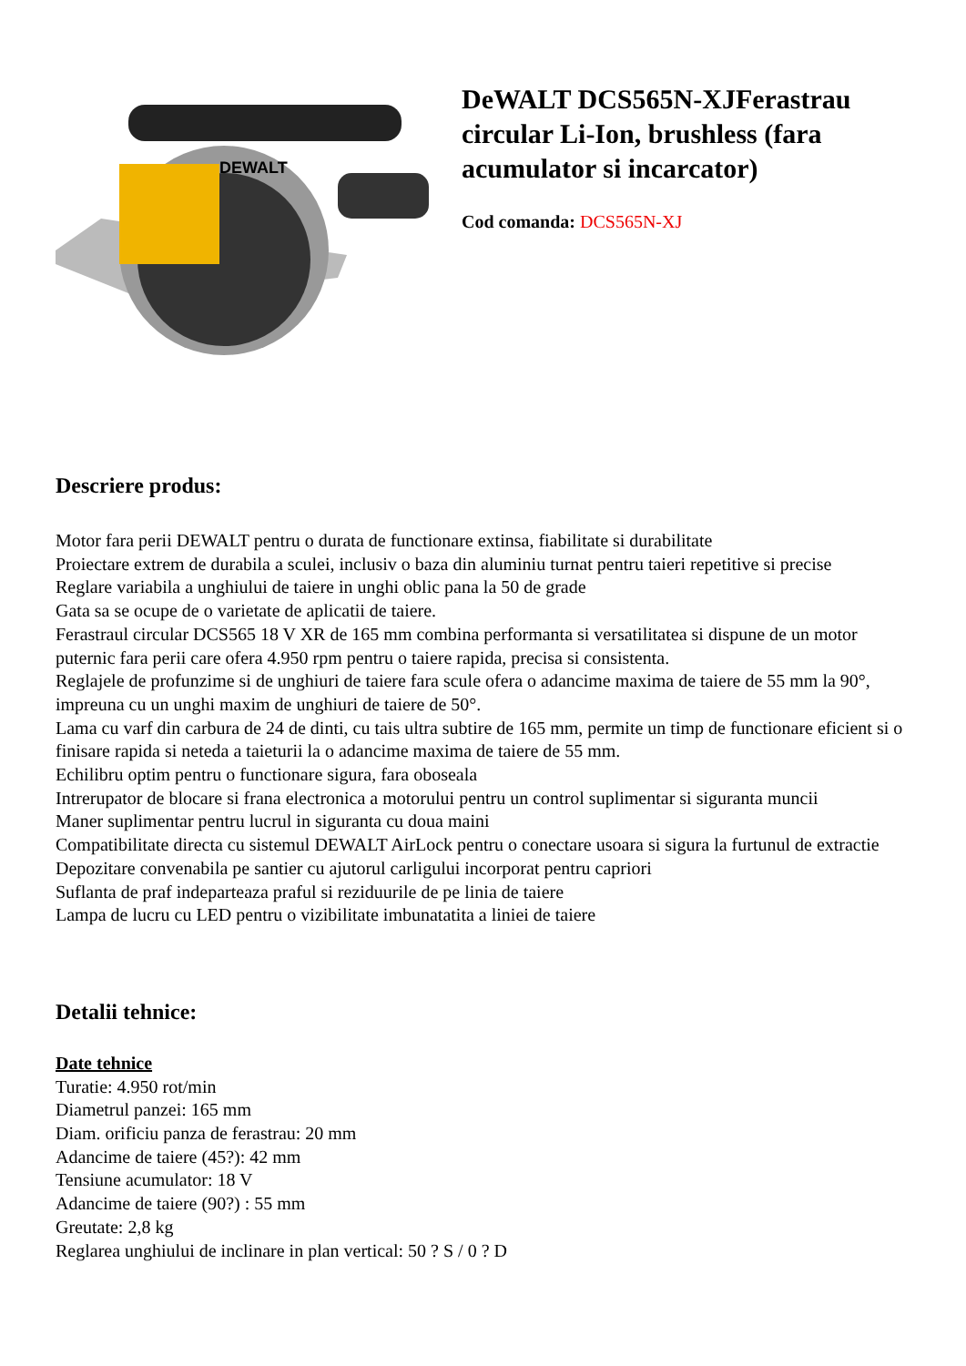DEWALT
DeWALT DCS565N-XJFerastrau circular Li-Ion, brushless (fara acumulator si incarcator)
Cod comanda: DCS565N-XJ
Descriere produs:
Motor fara perii DEWALT pentru o durata de functionare extinsa, fiabilitate si durabilitate
Proiectare extrem de durabila a sculei, inclusiv o baza din aluminiu turnat pentru taieri repetitive si precise
Reglare variabila a unghiului de taiere in unghi oblic pana la 50 de grade
Gata sa se ocupe de o varietate de aplicatii de taiere.
Ferastraul circular DCS565 18 V XR de 165 mm combina performanta si versatilitatea si dispune de un motor puternic fara perii care ofera 4.950 rpm pentru o taiere rapida, precisa si consistenta.
Reglajele de profunzime si de unghiuri de taiere fara scule ofera o adancime maxima de taiere de 55 mm la 90°, impreuna cu un unghi maxim de unghiuri de taiere de 50°.
Lama cu varf din carbura de 24 de dinti, cu tais ultra subtire de 165 mm, permite un timp de functionare eficient si o finisare rapida si neteda a taieturii la o adancime maxima de taiere de 55 mm.
Echilibru optim pentru o functionare sigura, fara oboseala
Intrerupator de blocare si frana electronica a motorului pentru un control suplimentar si siguranta muncii
Maner suplimentar pentru lucrul in siguranta cu doua maini
Compatibilitate directa cu sistemul DEWALT AirLock pentru o conectare usoara si sigura la furtunul de extractie
Depozitare convenabila pe santier cu ajutorul carligului incorporat pentru capriori
Suflanta de praf indeparteaza praful si reziduurile de pe linia de taiere
Lampa de lucru cu LED pentru o vizibilitate imbunatatita a liniei de taiere
Detalii tehnice:
Date tehnice
Turatie: 4.950 rot/min
Diametrul panzei: 165 mm
Diam. orificiu panza de ferastrau: 20 mm
Adancime de taiere (45?): 42 mm
Tensiune acumulator: 18 V
Adancime de taiere (90?) : 55 mm
Greutate: 2,8 kg
Reglarea unghiului de inclinare in plan vertical: 50 ? S / 0 ? D